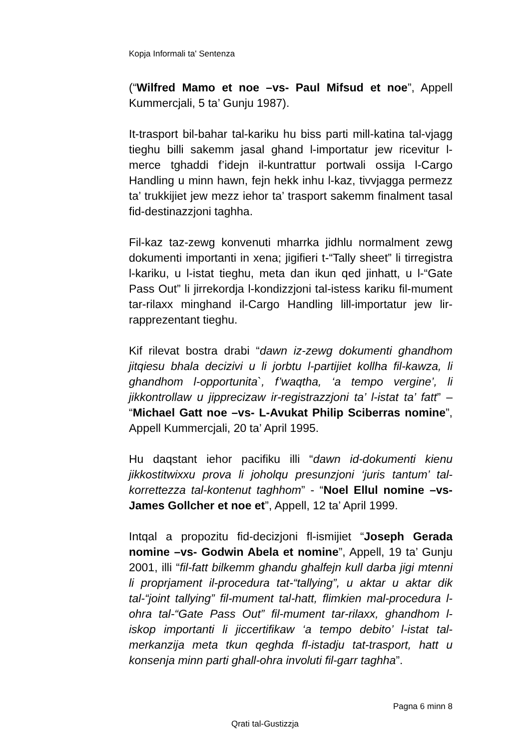Kopja Informali ta' Sentenza
(“Wilfred Mamo et noe –vs- Paul Mifsud et noe”, Appell Kummercjali, 5 ta’ Gunju 1987).
It-trasport bil-bahar tal-kariku hu biss parti mill-katina tal-vjagg tieghu billi sakemm jasal ghand l-importatur jew ricevitur l-merce tghaddi f’idejn il-kuntrattur portwali ossija l-Cargo Handling u minn hawn, fejn hekk inhu l-kaz, tivvjagga permezz ta’ trukkijiet jew mezz iehor ta’ trasport sakemm finalment tasal fid-destinazzjoni taghha.
Fil-kaz taz-zewg konvenuti mharrka jidhlu normalment zewg dokumenti importanti in xena; jigifieri t-“Tally sheet” li tirregistra l-kariku, u l-istat tieghu, meta dan ikun qed jinhatt, u l-“Gate Pass Out” li jirrekordja l-kondizzjoni tal-istess kariku fil-mument tar-rilaxx minghand il-Cargo Handling lill-importatur jew lir-rapprezentant tieghu.
Kif rilevat bostra drabi “dawn iz-zewg dokumenti ghandhom jitqiesu bhala decizivi u li jorbtu l-partijiet kollha fil-kawza, li ghandhom l-opportunita`, f’waqtha, ‘a tempo vergine’, li jikkontrollaw u jipprecizaw ir-registrazzjoni ta’ l-istat ta’ fatt” – “Michael Gatt noe –vs- L-Avukat Philip Sciberras nomine”, Appell Kummercjali, 20 ta’ April 1995.
Hu daqstant iehor pacifiku illi “dawn id-dokumenti kienu jikkostitwixxu prova li joholqu presunzjoni ‘juris tantum’ tal-korrettezza tal-kontenut taghhom” - “Noel Ellul nomine –vs- James Gollcher et noe et”, Appell, 12 ta’ April 1999.
Intqal a propozitu fid-decizjoni fl-ismijiet “Joseph Gerada nomine –vs- Godwin Abela et nomine”, Appell, 19 ta’ Gunju 2001, illi “fil-fatt bilkemm ghandu ghalfejn kull darba jigi mtenni li proprjament il-procedura tat-“tallying”, u aktar u aktar dik tal-“joint tallying” fil-mument tal-hatt, flimkien mal-procedura l-ohra tal-“Gate Pass Out” fil-mument tar-rilaxx, ghandhom l-iskop importanti li jiccertifikaw ‘a tempo debito’ l-istat tal-merkanzija meta tkun qeghda fl-istadju tat-trasport, hatt u konsenja minn parti ghall-ohra involuti fil-garr taghha”.
Pagna 6 minn 8
Qrati tal-Gustizzja